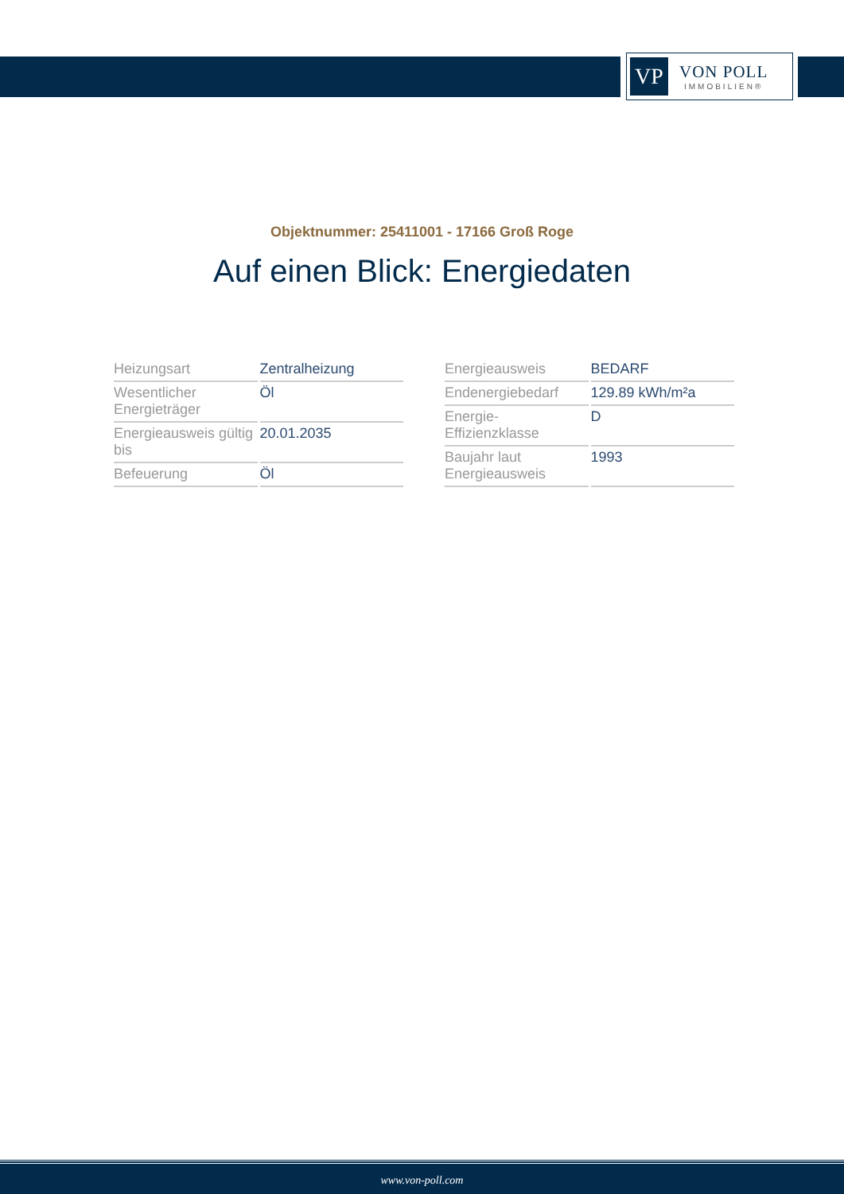VP
VON POLL
IMMOBILIEN®
Objektnummer: 25411001 - 17166 Groß Roge
Auf einen Blick: Energiedaten
| Heizungsart | Zentralheizung |
| Wesentlicher Energieträger | Öl |
| Energieausweis gültig bis | 20.01.2035 |
| Befeuerung | Öl |
| Energieausweis | BEDARF |
| Endenergiebedarf | 129.89 kWh/m²a |
| Energie- Effizienzklasse | D |
| Baujahr laut Energieausweis | 1993 |
www.von-poll.com